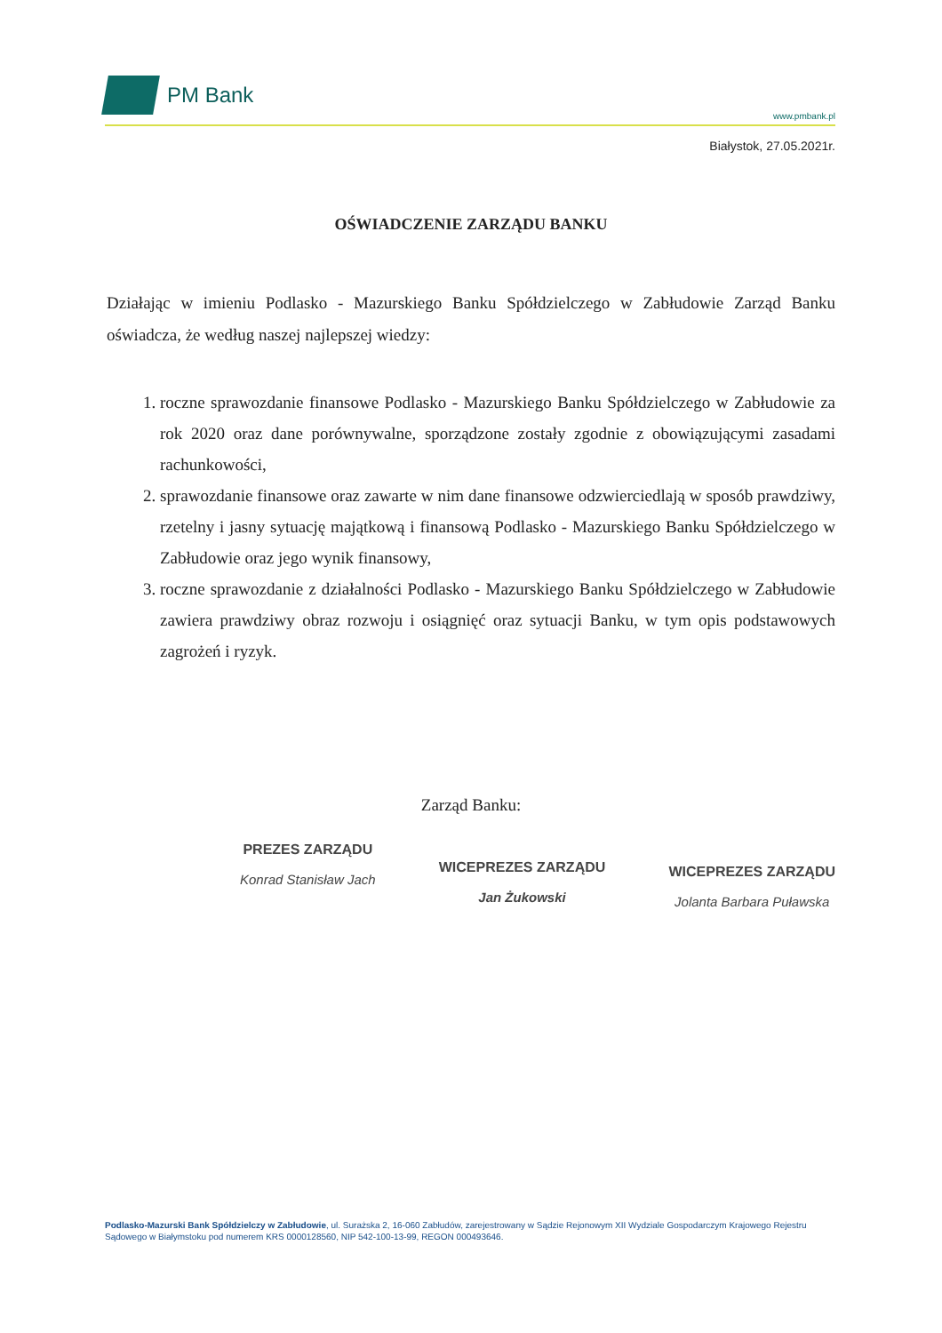PM Bank
www.pmbank.pl
Białystok, 27.05.2021r.
OŚWIADCZENIE ZARZĄDU BANKU
Działając w imieniu Podlasko - Mazurskiego Banku Spółdzielczego w Zabłudowie Zarząd Banku oświadcza, że według naszej najlepszej wiedzy:
1. roczne sprawozdanie finansowe Podlasko - Mazurskiego Banku Spółdzielczego w Zabłudowie za rok 2020 oraz dane porównywalne, sporządzone zostały zgodnie z obowiązującymi zasadami rachunkowości,
2. sprawozdanie finansowe oraz zawarte w nim dane finansowe odzwierciedlają w sposób prawdziwy, rzetelny i jasny sytuację majątkową i finansową Podlasko - Mazurskiego Banku Spółdzielczego w Zabłudowie oraz jego wynik finansowy,
3. roczne sprawozdanie z działalności Podlasko - Mazurskiego Banku Spółdzielczego w Zabłudowie zawiera prawdziwy obraz rozwoju i osiągnięć oraz sytuacji Banku, w tym opis podstawowych zagrożeń i ryzyk.
Zarząd Banku:
PREZES ZARZĄDU
Konrad Stanisław Jach
WICEPREZES ZARZĄDU
Jan Żukowski
WICEPREZES ZARZĄDU
Jolanta Barbara Puławska
Podlasko-Mazurski Bank Spółdzielczy w Zabłudowie, ul. Surażska 2, 16-060 Zabłudów, zarejestrowany w Sądzie Rejonowym XII Wydziale Gospodarczym Krajowego Rejestru Sądowego w Białymstoku pod numerem KRS 0000128560, NIP 542-100-13-99, REGON 000493646.